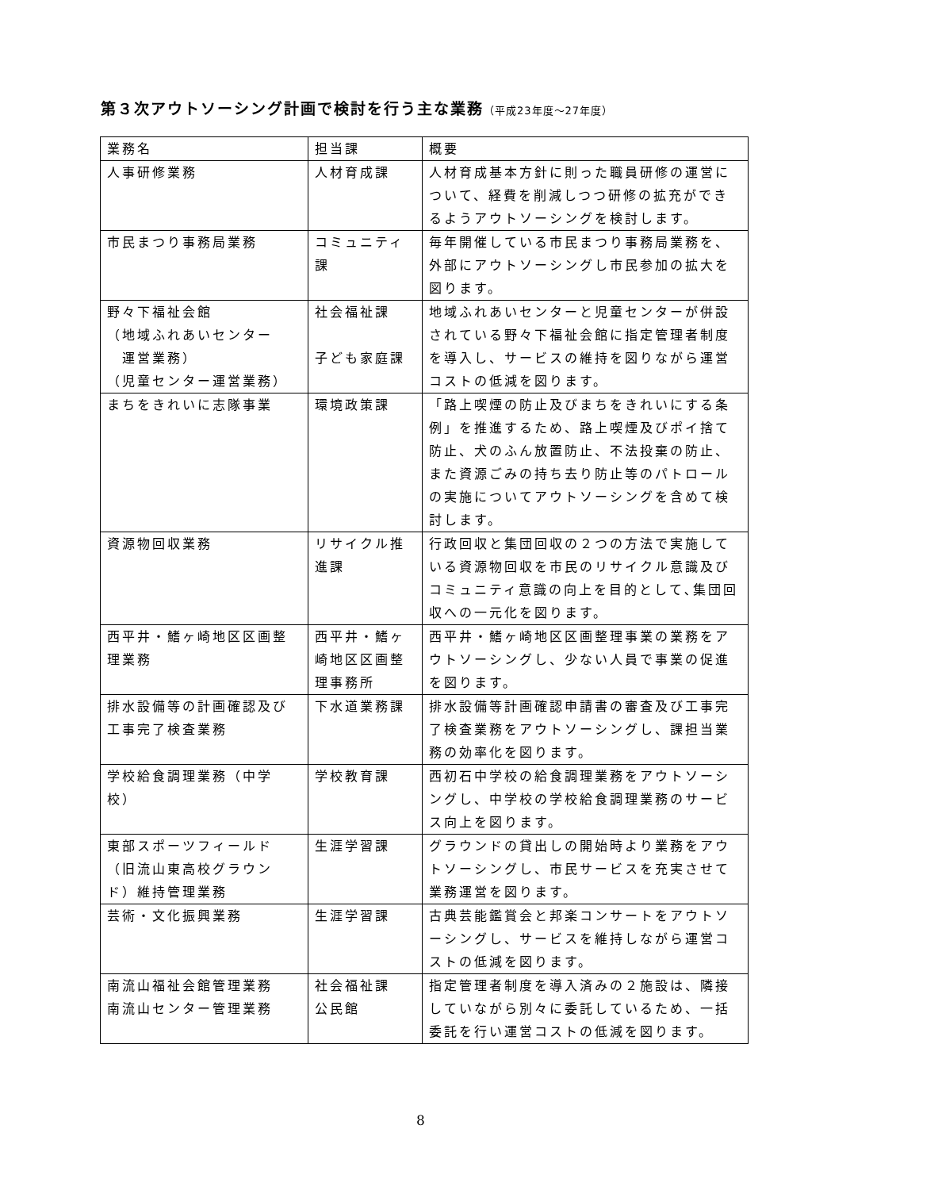第３次アウトソーシング計画で検討を行う主な業務（平成23年度～27年度）
| 業務名 | 担当課 | 概要 |
| --- | --- | --- |
| 人事研修業務 | 人材育成課 | 人材育成基本方針に則った職員研修の運営について、経費を削減しつつ研修の拡充ができるようアウトソーシングを検討します。 |
| 市民まつり事務局業務 | コミュニティ課 | 毎年開催している市民まつり事務局業務を、外部にアウトソーシングし市民参加の拡大を図ります。 |
| 野々下福祉会館 （地域ふれあいセンター 運営業務） （児童センター運営業務） | 社会福祉課 子ども家庭課 | 地域ふれあいセンターと児童センターが併設されている野々下福祉会館に指定管理者制度を導入し、サービスの維持を図りながら運営コストの低減を図ります。 |
| まちをきれいに志隊事業 | 環境政策課 | 「路上喫煙の防止及びまちをきれいにする条例」を推進するため、路上喫煙及びポイ捨て防止、犬のふん放置防止、不法投棄の防止、また資源ごみの持ち去り防止等のパトロールの実施についてアウトソーシングを含めて検討します。 |
| 資源物回収業務 | リサイクル推進課 | 行政回収と集団回収の２つの方法で実施している資源物回収を市民のリサイクル意識及びコミュニティ意識の向上を目的として､集団回収への一元化を図ります。 |
| 西平井・鰭ヶ崎地区区画整理業務 | 西平井・鰭ヶ崎地区区画整理事務所 | 西平井・鰭ヶ崎地区区画整理事業の業務をアウトソーシングし、少ない人員で事業の促進を図ります。 |
| 排水設備等の計画確認及び工事完了検査業務 | 下水道業務課 | 排水設備等計画確認申請書の審査及び工事完了検査業務をアウトソーシングし、課担当業務の効率化を図ります。 |
| 学校給食調理業務（中学校） | 学校教育課 | 西初石中学校の給食調理業務をアウトソーシングし、中学校の学校給食調理業務のサービス向上を図ります。 |
| 東部スポーツフィールド（旧流山東高校グラウンド）維持管理業務 | 生涯学習課 | グラウンドの貸出しの開始時より業務をアウトソーシングし、市民サービスを充実させて業務運営を図ります。 |
| 芸術・文化振興業務 | 生涯学習課 | 古典芸能鑑賞会と邦楽コンサートをアウトソーシングし、サービスを維持しながら運営コストの低減を図ります。 |
| 南流山福祉会館管理業務 南流山センター管理業務 | 社会福祉課 公民館 | 指定管理者制度を導入済みの２施設は、隣接していながら別々に委託しているため、一括委託を行い運営コストの低減を図ります。 |
8